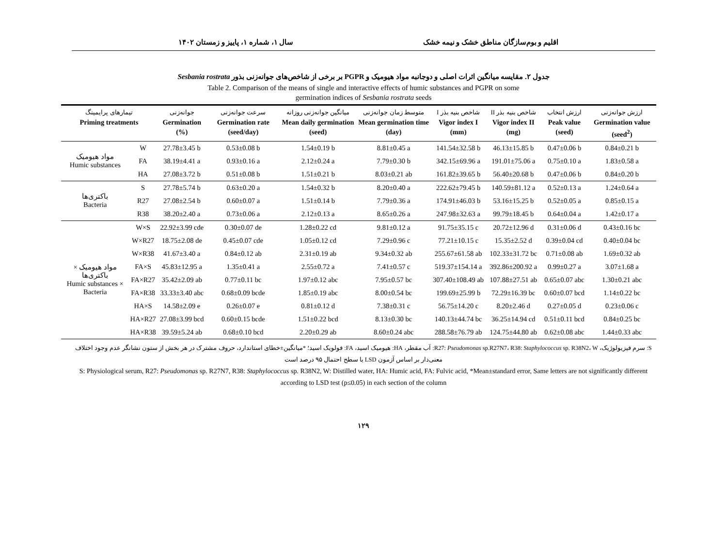اقلیم و بوم‌سازگان مناطق خشک و نیمه خشک سال ۱، شماره ۱، پاییز و زمستان ۱۴۰۲
جدول ۲. مقایسه میانگین اثرات اصلی و دوجانبه مواد هیومیک و PGPR بر برخی از شاخص‌های جوانه‌زنی بذور Sesbania rostrata
Table 2. Comparison of the means of single and interactive effects of humic substances and PGPR on some
germination indices of Sesbania rostrata seeds
| تیمارهای پرایمینگ Priming treatments | | جوانه‌زنی Germination (%) | سرعت جوانه‌زنی Germination rate (seed/day) | میانگین جوانه‌زنی روزانه Mean daily germination (seed) | متوسط زمان جوانه‌زنی Mean germination time (day) | شاخص بنیه بذر I Vigor index I (mm) | شاخص بنیه بذر II Vigor index II (mg) | ارزش انتخاب Peak value (seed) | ارزش جوانه‌زنی Germination value (seed<sup>2</sup>) |
| --- | --- | --- | --- | --- | --- | --- | --- | --- | --- |
| مواد هیومیک Humic substances | W | 27.78±3.45 b | 0.53±0.08 b | 1.54±0.19 b | 8.81±0.45 a | 141.54±32.58 b | 46.13±15.85 b | 0.47±0.06 b | 0.84±0.21 b |
| | FA | 38.19±4.41 a | 0.93±0.16 a | 2.12±0.24 a | 7.79±0.30 b | 342.15±69.96 a | 191.01±75.06 a | 0.75±0.10 a | 1.83±0.58 a |
| | HA | 27.08±3.72 b | 0.51±0.08 b | 1.51±0.21 b | 8.03±0.21 ab | 161.82±39.65 b | 56.40±20.68 b | 0.47±0.06 b | 0.84±0.20 b |
| باکتری‌ها Bacteria | S | 27.78±5.74 b | 0.63±0.20 a | 1.54±0.32 b | 8.20±0.40 a | 222.62±79.45 b | 140.59±81.12 a | 0.52±0.13 a | 1.24±0.64 a |
| | R27 | 27.08±2.54 b | 0.60±0.07 a | 1.51±0.14 b | 7.79±0.36 a | 174.91±46.03 b | 53.16±15.25 b | 0.52±0.05 a | 0.85±0.15 a |
| | R38 | 38.20±2.40 a | 0.73±0.06 a | 2.12±0.13 a | 8.65±0.26 a | 247.98±32.63 a | 99.79±18.45 b | 0.64±0.04 a | 1.42±0.17 a |
| مواد هیومیک × باکتری‌ها Humic substances × Bacteria | W×S | 22.92±3.99 cde | 0.30±0.07 de | 1.28±0.22 cd | 9.81±0.12 a | 91.75±35.15 c | 20.72±12.96 d | 0.31±0.06 d | 0.43±0.16 bc |
| | W×R27 | 18.75±2.08 de | 0.45±0.07 cde | 1.05±0.12 cd | 7.29±0.96 c | 77.21±10.15 c | 15.35±2.52 d | 0.39±0.04 cd | 0.40±0.04 bc |
| | W×R38 | 41.67±3.40 a | 0.84±0.12 ab | 2.31±0.19 ab | 9.34±0.32 ab | 255.67±61.58 ab | 102.33±31.72 bc | 0.71±0.08 ab | 1.69±0.32 ab |
| | FA×S | 45.83±12.95 a | 1.35±0.41 a | 2.55±0.72 a | 7.41±0.57 c | 519.37±154.14 a | 392.86±200.92 a | 0.99±0.27 a | 3.07±1.68 a |
| | FA×R27 | 35.42±2.09 ab | 0.77±0.11 bc | 1.97±0.12 abc | 7.95±0.57 bc | 307.40±108.49 ab | 107.88±27.51 ab | 0.65±0.07 abc | 1.30±0.21 abc |
| | FA×R38 | 33.33±3.40 abc | 0.68±0.09 bcde | 1.85±0.19 abc | 8.00±0.54 bc | 199.69±25.99 b | 72.29±16.39 bc | 0.60±0.07 bcd | 1.14±0.22 bc |
| | HA×S | 14.58±2.09 e | 0.26±0.07 e | 0.81±0.12 d | 7.38±0.31 c | 56.75±14.20 c | 8.20±2.46 d | 0.27±0.05 d | 0.23±0.06 c |
| | HA×R27 | 27.08±3.99 bcd | 0.60±0.15 bcde | 1.51±0.22 bcd | 8.13±0.30 bc | 140.13±44.74 bc | 36.25±14.94 cd | 0.51±0.11 bcd | 0.84±0.25 bc |
| | HA×R38 | 39.59±5.24 ab | 0.68±0.10 bcd | 2.20±0.29 ab | 8.60±0.24 abc | 288.58±76.79 ab | 124.75±44.80 ab | 0.62±0.08 abc | 1.44±0.33 abc |
S: سرم فیزیولوژیک، R27: Pseudomonas sp.R27N7، R38: Staphylococcus sp. R38N2، W: آب مقطر، HA: هیومیک اسید، FA: فولویک اسید؛ *میانگین±خطای استاندارد، حروف مشترک در هر بخش از ستون نشانگر عدم وجود اختلاف معنی‌دار بر اساس آزمون LSD با سطح احتمال ۹۵ درصد است
S: Physiological serum, R27: Pseudomonas sp. R27N7, R38: Staphylococcus sp. R38N2, W: Distilled water, HA: Humic acid, FA: Fulvic acid, *Mean±standard error, Same letters are not significantly different according to LSD test (p≤0.05) in each section of the column
۱۲۹